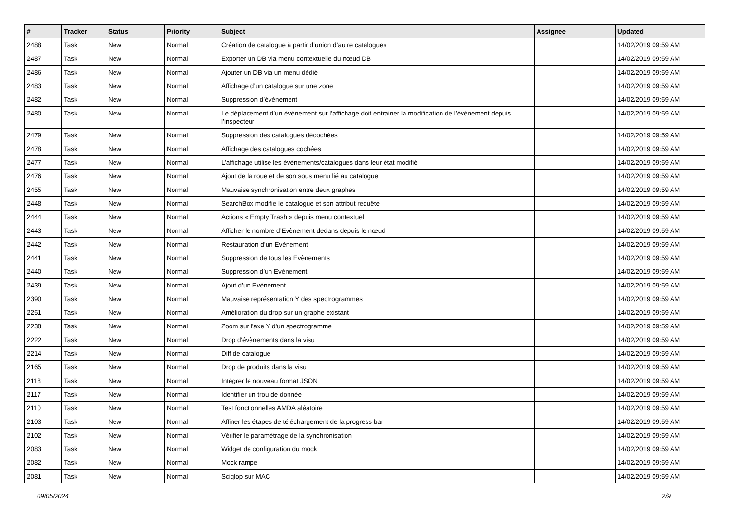| # | Tracker | Status | Priority | Subject | Assignee | Updated |
| --- | --- | --- | --- | --- | --- | --- |
| 2488 | Task | New | Normal | Création de catalogue à partir d’union d’autre catalogues | | 14/02/2019 09:59 AM |
| 2487 | Task | New | Normal | Exporter un DB via menu contextuelle du nœud DB | | 14/02/2019 09:59 AM |
| 2486 | Task | New | Normal | Ajouter un DB via un menu dédié | | 14/02/2019 09:59 AM |
| 2483 | Task | New | Normal | Affichage d’un catalogue sur une zone | | 14/02/2019 09:59 AM |
| 2482 | Task | New | Normal | Suppression d’évènement | | 14/02/2019 09:59 AM |
| 2480 | Task | New | Normal | Le déplacement d’un évènement sur l’affichage doit entrainer la modification de l’évènement depuis l’inspecteur | | 14/02/2019 09:59 AM |
| 2479 | Task | New | Normal | Suppression des catalogues décochées | | 14/02/2019 09:59 AM |
| 2478 | Task | New | Normal | Affichage des catalogues cochées | | 14/02/2019 09:59 AM |
| 2477 | Task | New | Normal | L’affichage utilise les évènements/catalogues dans leur état modifié | | 14/02/2019 09:59 AM |
| 2476 | Task | New | Normal | Ajout de la roue et de son sous menu lié au catalogue | | 14/02/2019 09:59 AM |
| 2455 | Task | New | Normal | Mauvaise synchronisation entre deux graphes | | 14/02/2019 09:59 AM |
| 2448 | Task | New | Normal | SearchBox modifie le catalogue et son attribut requête | | 14/02/2019 09:59 AM |
| 2444 | Task | New | Normal | Actions « Empty Trash » depuis menu contextuel | | 14/02/2019 09:59 AM |
| 2443 | Task | New | Normal | Afficher le nombre d’Evènement dedans depuis le nœud | | 14/02/2019 09:59 AM |
| 2442 | Task | New | Normal | Restauration d’un Evènement | | 14/02/2019 09:59 AM |
| 2441 | Task | New | Normal | Suppression de tous les Evènements | | 14/02/2019 09:59 AM |
| 2440 | Task | New | Normal | Suppression d’un Evènement | | 14/02/2019 09:59 AM |
| 2439 | Task | New | Normal | Ajout d’un Evènement | | 14/02/2019 09:59 AM |
| 2390 | Task | New | Normal | Mauvaise représentation Y des spectrogrammes | | 14/02/2019 09:59 AM |
| 2251 | Task | New | Normal | Amélioration du drop sur un graphe existant | | 14/02/2019 09:59 AM |
| 2238 | Task | New | Normal | Zoom sur l'axe Y d'un spectrogramme | | 14/02/2019 09:59 AM |
| 2222 | Task | New | Normal | Drop d'évènements dans la visu | | 14/02/2019 09:59 AM |
| 2214 | Task | New | Normal | Diff de catalogue | | 14/02/2019 09:59 AM |
| 2165 | Task | New | Normal | Drop de produits dans la visu | | 14/02/2019 09:59 AM |
| 2118 | Task | New | Normal | Intégrer le nouveau format JSON | | 14/02/2019 09:59 AM |
| 2117 | Task | New | Normal | Identifier un trou de donnée | | 14/02/2019 09:59 AM |
| 2110 | Task | New | Normal | Test fonctionnelles AMDA aléatoire | | 14/02/2019 09:59 AM |
| 2103 | Task | New | Normal | Affiner les étapes de téléchargement de la progress bar | | 14/02/2019 09:59 AM |
| 2102 | Task | New | Normal | Vérifier le paramétrage de la synchronisation | | 14/02/2019 09:59 AM |
| 2083 | Task | New | Normal | Widget de configuration du mock | | 14/02/2019 09:59 AM |
| 2082 | Task | New | Normal | Mock rampe | | 14/02/2019 09:59 AM |
| 2081 | Task | New | Normal | Sciqlop sur MAC | | 14/02/2019 09:59 AM |
09/05/2024 2/9